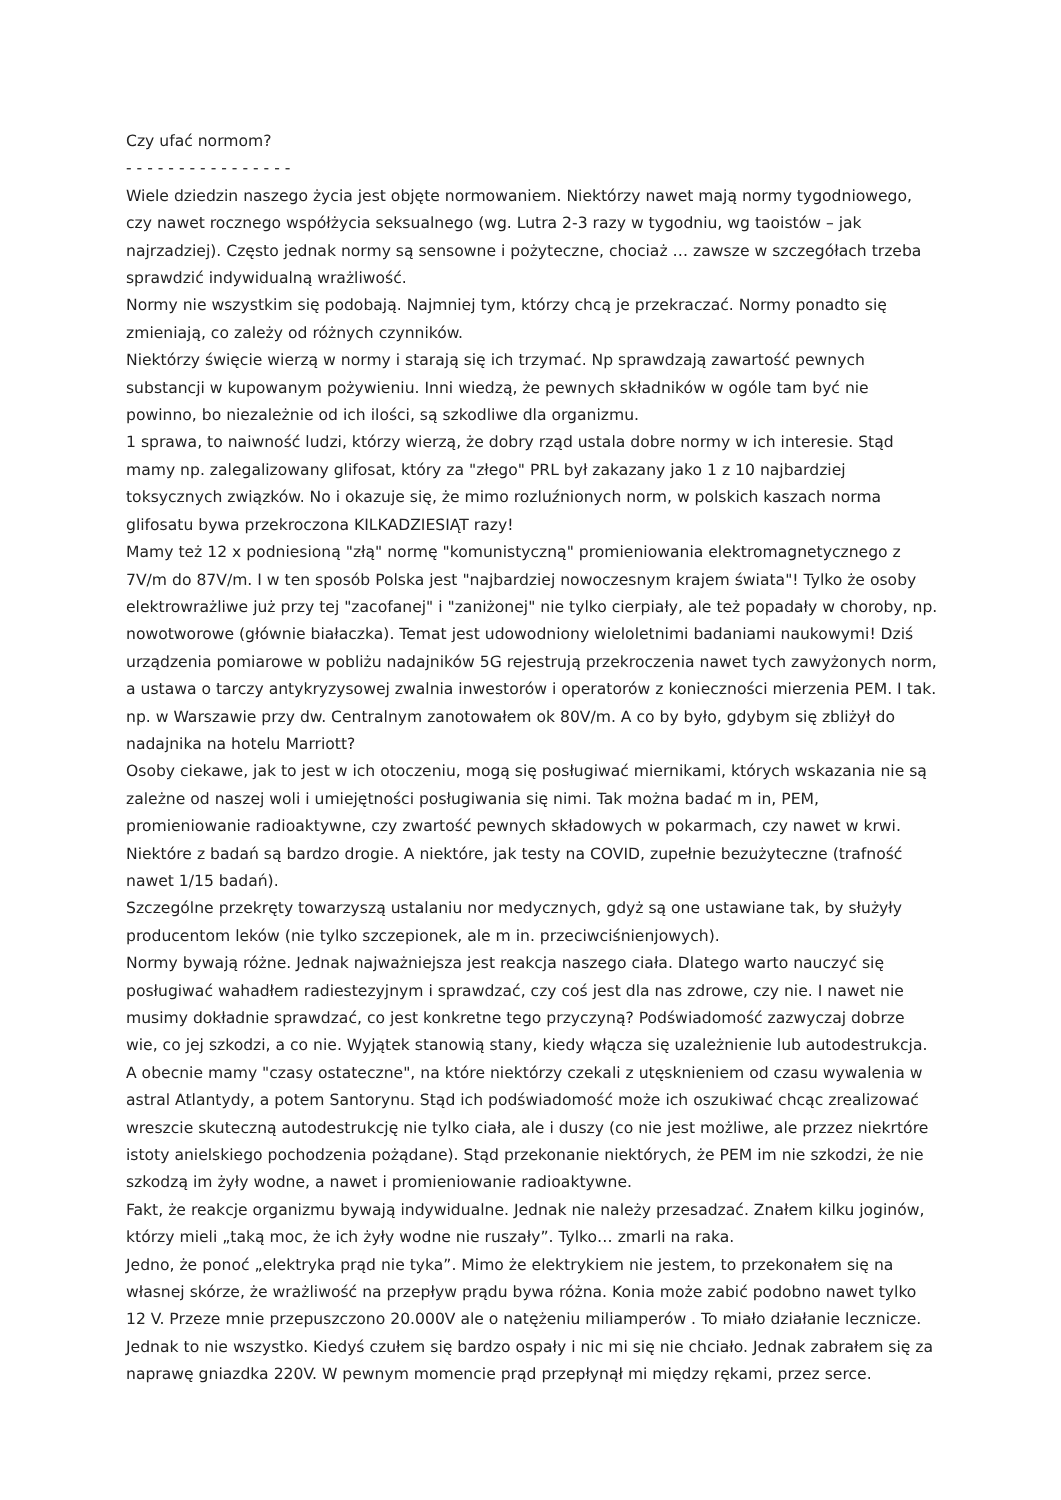Czy ufać normom?
- - - - - - - - - - - - - - - -
Wiele dziedzin naszego życia jest objęte normowaniem. Niektórzy nawet mają normy tygodniowego, czy nawet rocznego współżycia seksualnego (wg. Lutra 2-3 razy w tygodniu, wg taoistów – jak najrzadziej). Często jednak normy są sensowne i pożyteczne, chociaż … zawsze w szczegółach trzeba sprawdzić indywidualną wrażliwość.
Normy nie wszystkim się podobają. Najmniej tym, którzy chcą je przekraczać. Normy ponadto się zmieniają, co zależy od różnych czynników.
Niektórzy święcie wierzą w normy i starają się ich trzymać. Np sprawdzają zawartość pewnych substancji w kupowanym pożywieniu. Inni wiedzą, że pewnych składników w ogóle tam być nie powinno, bo niezależnie od ich ilości, są szkodliwe dla organizmu.
1 sprawa, to naiwność ludzi, którzy wierzą, że dobry rząd ustala dobre normy w ich interesie. Stąd mamy np. zalegalizowany glifosat, który za "złego" PRL był zakazany jako 1 z 10 najbardziej toksycznych związków. No i okazuje się, że mimo rozluźnionych norm, w polskich kaszach norma glifosatu bywa przekroczona KILKADZIESIĄT razy!
Mamy też 12 x podniesioną "złą" normę "komunistyczną" promieniowania elektromagnetycznego z 7V/m do 87V/m. I w ten sposób Polska jest "najbardziej nowoczesnym krajem świata"! Tylko że osoby elektrowrażliwe już przy tej "zacofanej" i "zaniżonej" nie tylko cierpiały, ale też popadały w choroby, np. nowotworowe (głównie białaczka). Temat jest udowodniony wieloletnimi badaniami naukowymi! Dziś urządzenia pomiarowe w pobliżu nadajników 5G rejestrują przekroczenia nawet tych zawyżonych norm, a ustawa o tarczy antykryzysowej zwalnia inwestorów i operatorów z konieczności mierzenia PEM. I tak. np. w Warszawie przy dw. Centralnym zanotowałem ok 80V/m. A co by było, gdybym się zbliżył do nadajnika na hotelu Marriott?
Osoby ciekawe, jak to jest w ich otoczeniu, mogą się posługiwać miernikami, których wskazania nie są zależne od naszej woli i umiejętności posługiwania się nimi. Tak można badać m in, PEM, promieniowanie radioaktywne, czy zwartość pewnych składowych w pokarmach, czy nawet w krwi. Niektóre z badań są bardzo drogie. A niektóre, jak testy na COVID, zupełnie bezużyteczne (trafność nawet 1/15 badań).
Szczególne przekręty towarzyszą ustalaniu nor medycznych, gdyż są one ustawiane tak, by służyły producentom leków (nie tylko szczepionek, ale m in. przeciwciśnienjowych).
Normy bywają różne. Jednak najważniejsza jest reakcja naszego ciała. Dlatego warto nauczyć się posługiwać wahadłem radiestezyjnym i sprawdzać, czy coś jest dla nas zdrowe, czy nie. I nawet nie musimy dokładnie sprawdzać, co jest konkretne tego przyczyną? Podświadomość zazwyczaj dobrze wie, co jej szkodzi, a co nie. Wyjątek stanowią stany, kiedy włącza się uzależnienie lub autodestrukcja. A obecnie mamy "czasy ostateczne", na które niektórzy czekali z utęsknieniem od czasu wywalenia w astral Atlantydy, a potem Santorynu. Stąd ich podświadomość może ich oszukiwać chcąc zrealizować wreszcie skuteczną autodestrukcję nie tylko ciała, ale i duszy (co nie jest możliwe, ale przzez niekrtóre istoty anielskiego pochodzenia pożądane). Stąd przekonanie niektórych, że PEM im nie szkodzi, że nie szkodzą im żyły wodne, a nawet i promieniowanie radioaktywne.
Fakt, że reakcje organizmu bywają indywidualne. Jednak nie należy przesadzać. Znałem kilku joginów, którzy mieli „taką moc, że ich żyły wodne nie ruszały”. Tylko… zmarli na raka.
Jedno, że ponoć „elektryka prąd nie tyka”. Mimo że elektrykiem nie jestem, to przekonałem się na własnej skórze, że wrażliwość na przepływ prądu bywa różna. Konia może zabić podobno nawet tylko 12 V. Przeze mnie przepuszczono 20.000V ale o natężeniu miliamperów . To miało działanie lecznicze. Jednak to nie wszystko. Kiedyś czułem się bardzo ospały i nic mi się nie chciało. Jednak zabrałem się za naprawę gniazdka 220V. W pewnym momencie prąd przepłynął mi między rękami, przez serce.